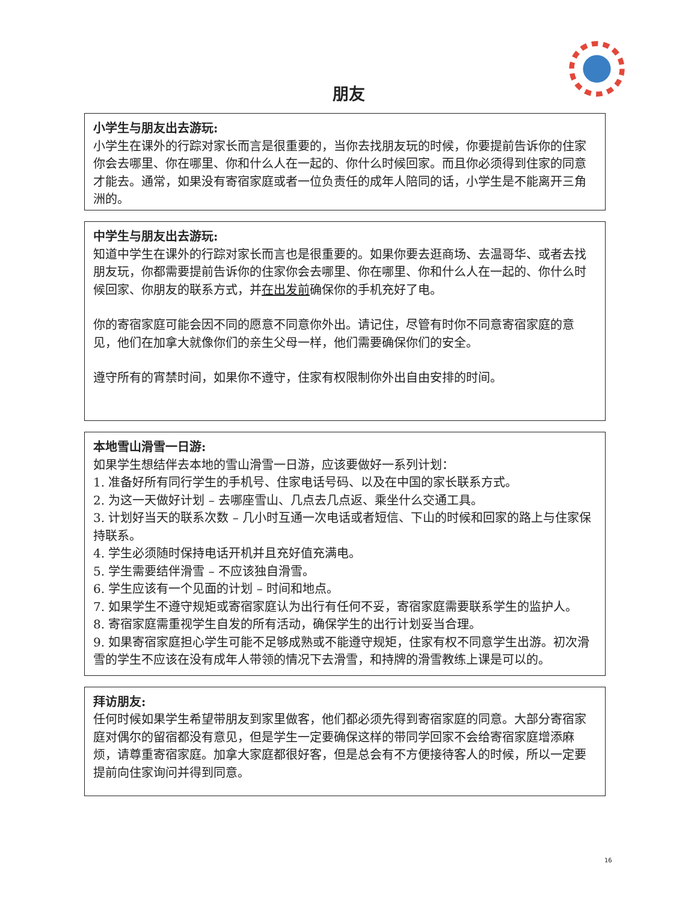朋友
小学生与朋友出去游玩:
小学生在课外的行踪对家长而言是很重要的，当你去找朋友玩的时候，你要提前告诉你的住家你会去哪里、你在哪里、你和什么人在一起的、你什么时候回家。而且你必须得到住家的同意才能去。通常，如果没有寄宿家庭或者一位负责任的成年人陪同的话，小学生是不能离开三角洲的。
中学生与朋友出去游玩:
知道中学生在课外的行踪对家长而言也是很重要的。如果你要去逛商场、去温哥华、或者去找朋友玩，你都需要提前告诉你的住家你会去哪里、你在哪里、你和什么人在一起的、你什么时候回家、你朋友的联系方式，并在出发前确保你的手机充好了电。
你的寄宿家庭可能会因不同的愿意不同意你外出。请记住，尽管有时你不同意寄宿家庭的意见，他们在加拿大就像你们的亲生父母一样，他们需要确保你们的安全。
遵守所有的宵禁时间，如果你不遵守，住家有权限制你外出自由安排的时间。
本地雪山滑雪一日游:
如果学生想结伴去本地的雪山滑雪一日游，应该要做好一系列计划：
1. 准备好所有同行学生的手机号、住家电话号码、以及在中国的家长联系方式。
2. 为这一天做好计划 – 去哪座雪山、几点去几点返、乘坐什么交通工具。
3. 计划好当天的联系次数 – 几小时互通一次电话或者短信、下山的时候和回家的路上与住家保持联系。
4. 学生必须随时保持电话开机并且充好值充满电。
5. 学生需要结伴滑雪 – 不应该独自滑雪。
6. 学生应该有一个见面的计划 – 时间和地点。
7. 如果学生不遵守规矩或寄宿家庭认为出行有任何不妥，寄宿家庭需要联系学生的监护人。
8. 寄宿家庭需重视学生自发的所有活动，确保学生的出行计划妥当合理。
9. 如果寄宿家庭担心学生可能不足够成熟或不能遵守规矩，住家有权不同意学生出游。初次滑雪的学生不应该在没有成年人带领的情况下去滑雪，和持牌的滑雪教练上课是可以的。
拜访朋友:
任何时候如果学生希望带朋友到家里做客，他们都必须先得到寄宿家庭的同意。大部分寄宿家庭对偶尔的留宿都没有意见，但是学生一定要确保这样的带同学回家不会给寄宿家庭增添麻烦，请尊重寄宿家庭。加拿大家庭都很好客，但是总会有不方便接待客人的时候，所以一定要提前向住家询问并得到同意。
16